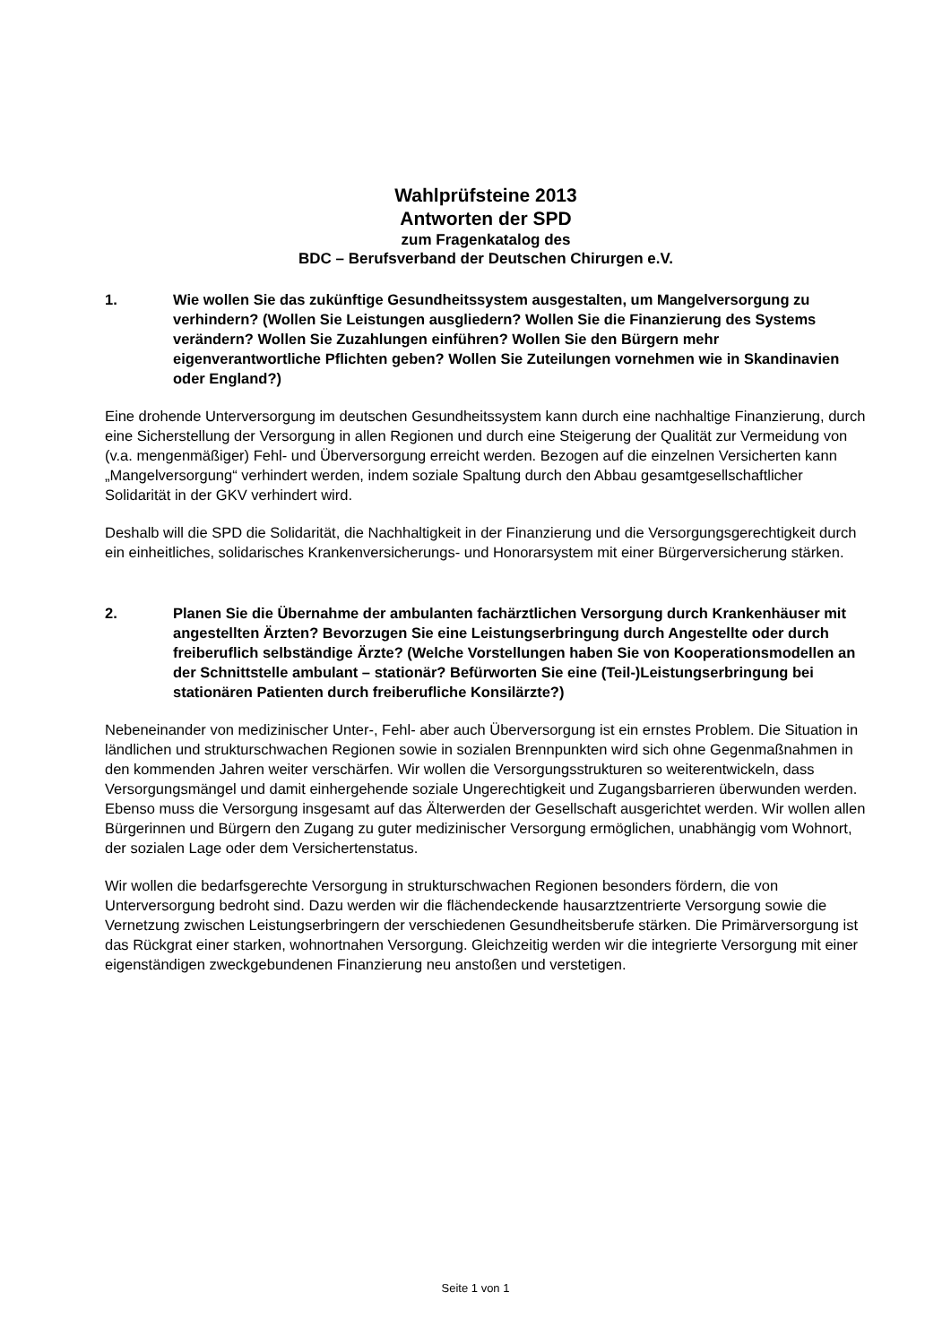Wahlprüfsteine 2013
Antworten der SPD
zum Fragenkatalog des
BDC – Berufsverband der Deutschen Chirurgen e.V.
1. Wie wollen Sie das zukünftige Gesundheitssystem ausgestalten, um Mangelversorgung zu verhindern? (Wollen Sie Leistungen ausgliedern? Wollen Sie die Finanzierung des Systems verändern? Wollen Sie Zuzahlungen einführen? Wollen Sie den Bürgern mehr eigenverantwortliche Pflichten geben? Wollen Sie Zuteilungen vornehmen wie in Skandinavien oder England?)
Eine drohende Unterversorgung im deutschen Gesundheitssystem kann durch eine nachhaltige Finanzierung, durch eine Sicherstellung der Versorgung in allen Regionen und durch eine Steigerung der Qualität zur Vermeidung von (v.a. mengenmäßiger) Fehl- und Überversorgung erreicht werden. Bezogen auf die einzelnen Versicherten kann „Mangelversorgung“ verhindert werden, indem soziale Spaltung durch den Abbau gesamtgesellschaftlicher Solidarität in der GKV verhindert wird.
Deshalb will die SPD die Solidarität, die Nachhaltigkeit in der Finanzierung und die Versorgungsgerechtigkeit durch ein einheitliches, solidarisches Krankenversicherungs- und Honorarsystem mit einer Bürgerversicherung stärken.
2. Planen Sie die Übernahme der ambulanten fachärztlichen Versorgung durch Krankenhäuser mit angestellten Ärzten? Bevorzugen Sie eine Leistungserbringung durch Angestellte oder durch freiberuflich selbständige Ärzte? (Welche Vorstellungen haben Sie von Kooperationsmodellen an der Schnittstelle ambulant – stationär? Befürworten Sie eine (Teil-)Leistungserbringung bei stationären Patienten durch freiberufliche Konsilärzte?)
Nebeneinander von medizinischer Unter-, Fehl- aber auch Überversorgung ist ein ernstes Problem. Die Situation in ländlichen und strukturschwachen Regionen sowie in sozialen Brennpunkten wird sich ohne Gegenmaßnahmen in den kommenden Jahren weiter verschärfen. Wir wollen die Versorgungsstrukturen so weiterentwickeln, dass Versorgungsmängel und damit einhergehende soziale Ungerechtigkeit und Zugangsbarrieren überwunden werden. Ebenso muss die Versorgung insgesamt auf das Älterwerden der Gesellschaft ausgerichtet werden. Wir wollen allen Bürgerinnen und Bürgern den Zugang zu guter medizinischer Versorgung ermöglichen, unabhängig vom Wohnort, der sozialen Lage oder dem Versichertenstatus.
Wir wollen die bedarfsgerechte Versorgung in strukturschwachen Regionen besonders fördern, die von Unterversorgung bedroht sind. Dazu werden wir die flächendeckende hausarztzentrierte Versorgung sowie die Vernetzung zwischen Leistungserbringern der verschiedenen Gesundheitsberufe stärken. Die Primärversorgung ist das Rückgrat einer starken, wohnortnahen Versorgung. Gleichzeitig werden wir die integrierte Versorgung mit einer eigenständigen zweckgebundenen Finanzierung neu anstoßen und verstetigen.
Seite 1 von 1